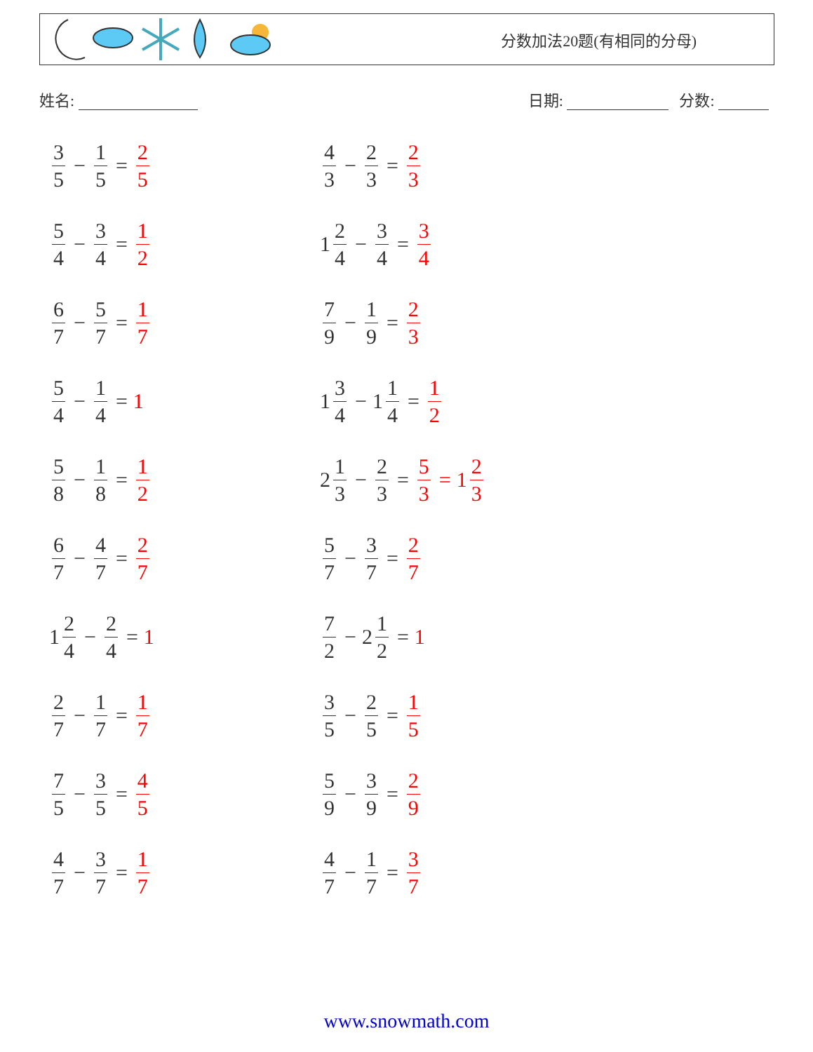分数加法20题(有相同的分母)
姓名: 日期: 分数:
3 5 − 1 5 = 2 5
4 3 − 2 3 = 2 3
5 4 − 3 4 = 1 2
1 2 4 − 3 4 = 3 4
6 7 − 5 7 = 1 7
7 9 − 1 9 = 2 3
5 4 − 1 4 = 1
1 3 4 − 1 1 4 = 1 2
5 8 − 1 8 = 1 2
2 1 3 − 2 3 = 5 3 = 1 2 3
6 7 − 4 7 = 2 7
5 7 − 3 7 = 2 7
1 2 4 − 2 4 = 1
7 2 − 2 1 2 = 1
2 7 − 1 7 = 1 7
3 5 − 2 5 = 1 5
7 5 − 3 5 = 4 5
5 9 − 3 9 = 2 9
4 7 − 3 7 = 1 7
4 7 − 1 7 = 3 7
www.snowmath.com